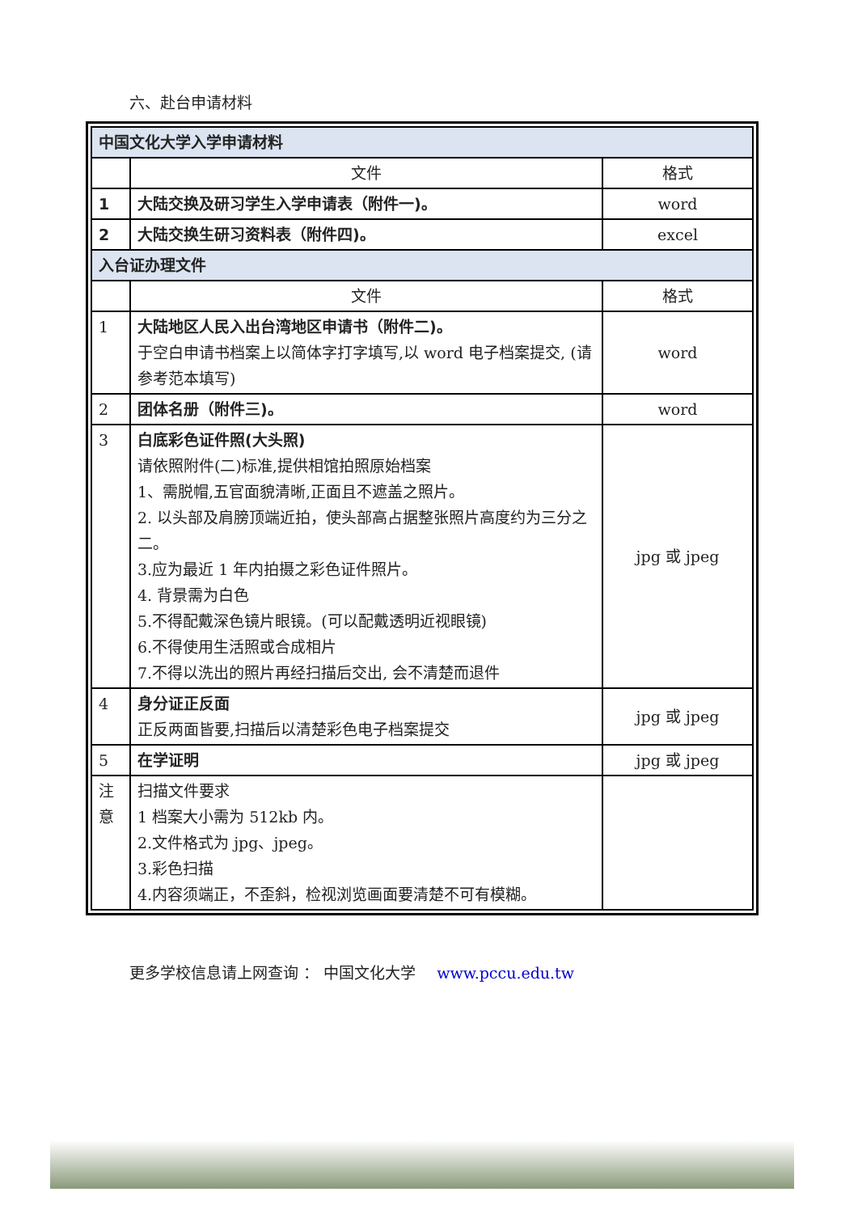六、赴台申请材料
| 中国文化大学入学申请材料 | | |
| | 文件 | 格式 |
| 1 | 大陆交换及研习学生入学申请表（附件一)。 | word |
| 2 | 大陆交换生研习资料表（附件四)。 | excel |
| 入台证办理文件 | | |
| | 文件 | 格式 |
| 1 | 大陆地区人民入出台湾地区申请书（附件二)。 于空白申请书档案上以简体字打字填写,以 word 电子档案提交, (请参考范本填写) | word |
| 2 | 团体名册（附件三)。 | word |
| 3 | 白底彩色证件照(大头照) 请依照附件(二)标准,提供相馆拍照原始档案 1、需脱帽,五官面貌清晰,正面且不遮盖之照片。 2. 以头部及肩膀顶端近拍，使头部高占据整张照片高度约为三分之二。 3.应为最近 1 年内拍摄之彩色证件照片。 4. 背景需为白色 5.不得配戴深色镜片眼镜。(可以配戴透明近视眼镜) 6.不得使用生活照或合成相片 7.不得以洗出的照片再经扫描后交出, 会不清楚而退件 | jpg 或 jpeg |
| 4 | 身分证正反面 正反两面皆要,扫描后以清楚彩色电子档案提交 | jpg 或 jpeg |
| 5 | 在学证明 | jpg 或 jpeg |
| 注 意 | 扫描文件要求 1 档案大小需为 512kb 内。 2.文件格式为 jpg、jpeg。 3.彩色扫描 4.内容须端正，不歪斜，检视浏览画面要清楚不可有模糊。 | |
更多学校信息请上网查询 ： 中国文化大学 www.pccu.edu.tw